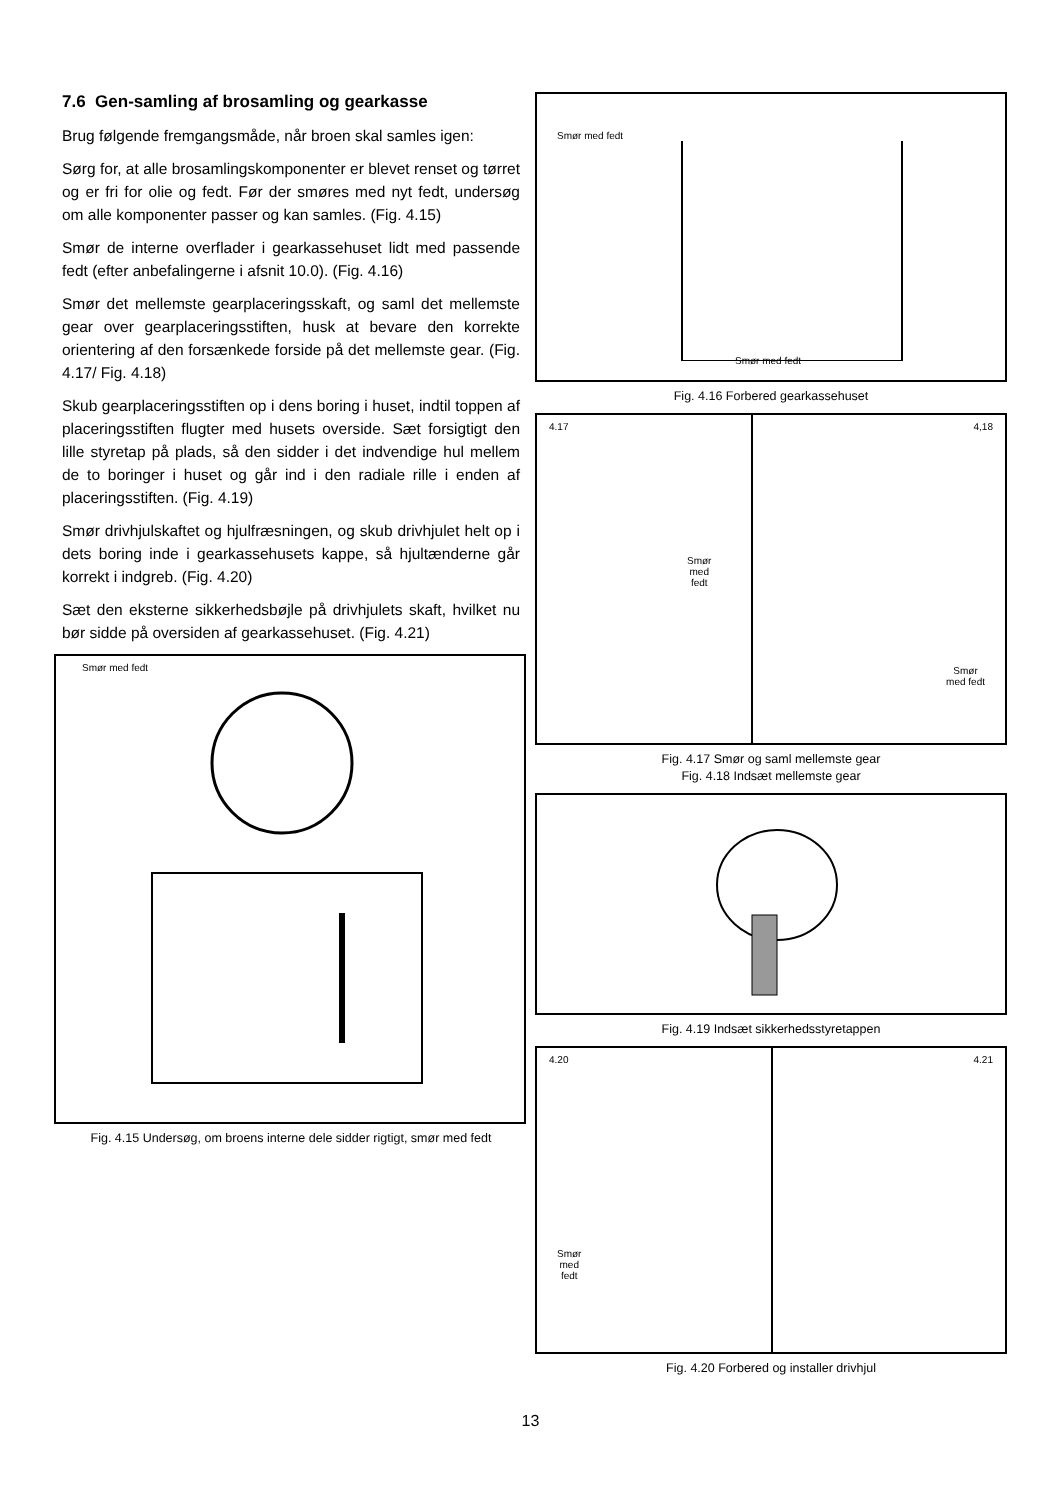7.6 Gen-samling af brosamling og gearkasse
Brug følgende fremgangsmåde, når broen skal samles igen:
Sørg for, at alle brosamlingskomponenter er blevet renset og tørret og er fri for olie og fedt. Før der smøres med nyt fedt, undersøg om alle komponenter passer og kan samles. (Fig. 4.15)
Smør de interne overflader i gearkassehuset lidt med passende fedt (efter anbefalingerne i afsnit 10.0). (Fig. 4.16)
Smør det mellemste gearplaceringsskaft, og saml det mellemste gear over gearplaceringsstiften, husk at bevare den korrekte orientering af den forsænkede forside på det mellemste gear. (Fig. 4.17/ Fig. 4.18)
Skub gearplaceringsstiften op i dens boring i huset, indtil toppen af placeringsstiften flugter med husets overside. Sæt forsigtigt den lille styretap på plads, så den sidder i det indvendige hul mellem de to boringer i huset og går ind i den radiale rille i enden af placeringsstiften. (Fig. 4.19)
Smør drivhjulskaftet og hjulfræsningen, og skub drivhjulet helt op i dets boring inde i gearkassehusets kappe, så hjultænderne går korrekt i indgreb. (Fig. 4.20)
Sæt den eksterne sikkerhedsbøjle på drivhjulets skaft, hvilket nu bør sidde på oversiden af gearkassehuset. (Fig. 4.21)
Smør med fedt
Fig. 4.15 Undersøg, om broens interne dele sidder rigtigt, smør med fedt
Smør med fedt
Smør med fedt
Fig. 4.16 Forbered gearkassehuset
4.17
Smør
med
fedt
4,18
Smør
med fedt
Fig. 4.17 Smør og saml mellemste gear
Fig. 4.18 Indsæt mellemste gear
Fig. 4.19 Indsæt sikkerhedsstyretappen
4.20
Smør
med
fedt
4.21
Fig. 4.20 Forbered og installer drivhjul
13